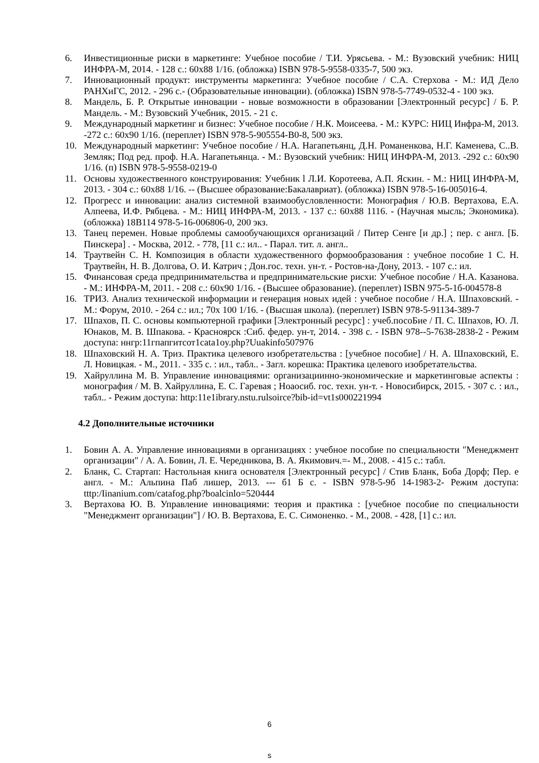6. Инвестиционные риски в маркетинге: Учебное пособие / Т.И. Урясьева. - М.: Вузовский учебник: НИЦ ИНФРА-М, 2014. - 128 с.: 60x88 1/16. (обложка) ISBN 978-5-9558-0335-7, 500 экз.
7. Инновационный продукт: инструменты маркетинга: Учебное пособие / С.А. Стерхова - М.: ИД Дело РАНХиГС, 2012. - 296 с.- (Образовательные инновации). (обложка) ISBN 978-5-7749-0532-4 - 100 экз.
8. Мандель, Б. Р. Открытые инновации - новые возможности в образовании [Электронный ресурс] / Б. Р. Мандель. - М.: Вузовский Учебник, 2015. - 21 с.
9. Международный маркетинг и бизнес: Учебное пособие / Н.К. Моисеева. - М.: КУРС: НИЦ Инфра-М, 2013. -272 с.: 60x90 1/16. (переплет) ISBN 978-5-905554-B0-8, 500 экз.
10. Международный маркетинг: Учебное пособие / Н.А. Нагапетьянц, Д.Н. Романенкова, Н.Г. Каменева, С..В. Земляк; Под ред. проф. Н.А. Нагапетьянца. - М.: Вузовский учебник: НИЦ ИНФРА-М, 2013. -292 с.: 60x90 1/16. (п) ISBN 978-5-9558-0219-0
11. Основы художественного конструирования: Учебник l Л.И. Коротеева, А.П. Яскин. - М.: НИЦ ИНФРА-М, 2013. - 304 с.: 60x88 1/16. -- (Высшее образование:Бакалавриат). (обложка) ISBN 978-5-16-005016-4.
12. Прогресс и инновации: анализ системной взаимообусловленности: Монография / Ю.В. Вертахова, Е.А. Алпеева, И.Ф. Рябцева. - М.: НИЦ ИНФРА-М, 2013. - 137 с.: 60x88 1116. - (Научная мысль; Экономика). (обложка) 18В114 978-5-16-006806-0, 200 экз.
13. Танец перемен. Новые проблемы самообучающихся организаций / Питер Сенге [и др.] ; пер. с англ. [Б. Пинскера] . - Москва, 2012. - 778, [11 с.: ил.. - Парал. тит. л. англ..
14. Траутвейн С. Н. Композиция в области художественного формообразования : учебное пособие 1 С. Н. Траутвейн, Н. В. Долгова, О. И. Катрич ; Дон.гос. техн. ун-т. - Ростов-на-Дону, 2013. - 107 с.: ил.
15. Финансовая среда предпринимательства и предпринимательские рисхи: Учебное пособие / Н.А. Казанова. - М.: ИНФРА-М, 2011. - 208 с.: 60x90 1/16. - (Высшее образование). (переплет) ISBN 975-5-1б-004578-8
16. ТРИЗ. Анализ технической информации и генерация новых идей : учебное пособие / Н.А. Шпаховский. - М.: Форум, 2010. - 264 с.: ил.; 70x 100 1/16. - (Высшая школа). (переплет) ISBN 978-5-91134-389-7
17. Шпахов, П. С. основы компьютерной графики [Электронный ресурс] : учеб.посоБие / П. С. Шпахов, Ю. Л. Юнаков, М. В. Шпакова. - Красноярск :Сиб. федер. ун-т, 2014. - 398 с. - ISBN 978--5-7638-2838-2 - Режим доступа: ннгр:11гпапгитсот1cata1oy.php?Uuakinfo507976
18. Шпаховский Н. А. Триз. Практика целевого изобретательства : [учебное пособие] / Н. А. Шпаховский, Е. Л. Новицкая. - М., 2011. - 335 с. : ил., табл.. - Загл. корешка: Практика целевого изобретательства.
19. Хайруллина М. В. Управление инновациями: организациинно-экономические и маркетинговые аспекты : монография / М. В. Хайруллина, Е. С. Гаревая ; Ноаосиб. гос. техн. ун-т. - Новосибирск, 2015. - 307 с. : ил., табл.. - Режим доступа: http:11e1ibrary.nstu.rulsoirce?bib-id=vt1s000221994
4.2 Дополнительные источники
1. Бовин А. А. Управление инновациями в организациях : учебное пособие по специальности "Менеджмент организации" / А. А. Бовин, Л. Е. Чередникова, В. А. Якимович.=- М., 2008. - 415 с.: табл.
2. Бланк, С. Стартап: Настольная книга основателя [Электронный ресурс] / Стив Бланк, Боба Дорф; Пер. е англ. - М.: Альпина Паб лишер, 2013. --- б1 Б с. - ISBN 978-5-9б 14-1983-2- Режим доступа: tttp:/Iinanium.com/catafog.php?boalcinlo=520444
3. Вертахова Ю. В. Управление инновациями: теория и практика : [учебное пособие по специальности "Менеджмент организации"] / Ю. В. Вертахова, Е. С. Симоненко. - М., 2008. - 428, [1] с.: ил.
6
s